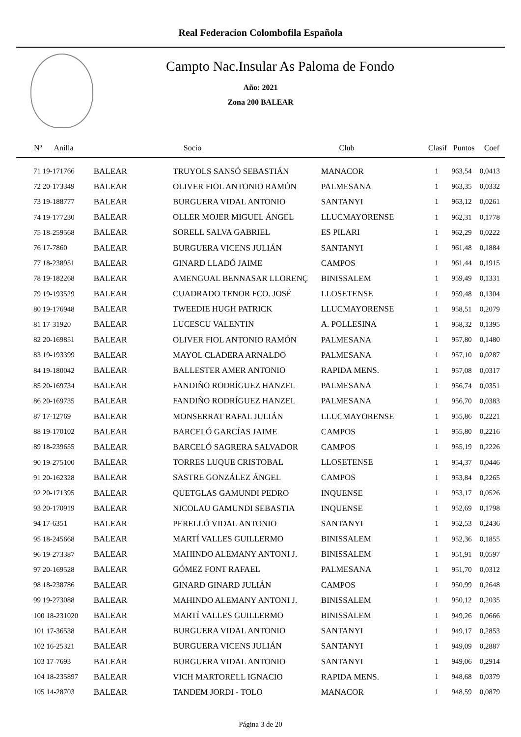Real Federacion Colombofila Española
Campto Nac.Insular As Paloma de Fondo
Año: 2021
Zona 200 BALEAR
| Nº Anilla | | Socio | Club | Clasif | Puntos | Coef |
| --- | --- | --- | --- | --- | --- | --- |
| 71 19-171766 | BALEAR | TRUYOLS SANSÓ SEBASTIÁN | MANACOR | 1 | 963,54 | 0,0413 |
| 72 20-173349 | BALEAR | OLIVER FIOL ANTONIO RAMÓN | PALMESANA | 1 | 963,35 | 0,0332 |
| 73 19-188777 | BALEAR | BURGUERA VIDAL ANTONIO | SANTANYI | 1 | 963,12 | 0,0261 |
| 74 19-177230 | BALEAR | OLLER MOJER MIGUEL ÁNGEL | LLUCMAYORENSE | 1 | 962,31 | 0,1778 |
| 75 18-259568 | BALEAR | SORELL SALVA GABRIEL | ES PILARI | 1 | 962,29 | 0,0222 |
| 76 17-7860 | BALEAR | BURGUERA VICENS JULIÁN | SANTANYI | 1 | 961,48 | 0,1884 |
| 77 18-238951 | BALEAR | GINARD LLADÓ JAIME | CAMPOS | 1 | 961,44 | 0,1915 |
| 78 19-182268 | BALEAR | AMENGUAL BENNASAR LLORENÇ | BINISSALEM | 1 | 959,49 | 0,1331 |
| 79 19-193529 | BALEAR | CUADRADO TENOR FCO. JOSÉ | LLOSETENSE | 1 | 959,48 | 0,1304 |
| 80 19-176948 | BALEAR | TWEEDIE HUGH PATRICK | LLUCMAYORENSE | 1 | 958,51 | 0,2079 |
| 81 17-31920 | BALEAR | LUCESCU VALENTIN | A. POLLESINA | 1 | 958,32 | 0,1395 |
| 82 20-169851 | BALEAR | OLIVER FIOL ANTONIO RAMÓN | PALMESANA | 1 | 957,80 | 0,1480 |
| 83 19-193399 | BALEAR | MAYOL CLADERA ARNALDO | PALMESANA | 1 | 957,10 | 0,0287 |
| 84 19-180042 | BALEAR | BALLESTER AMER ANTONIO | RAPIDA MENS. | 1 | 957,08 | 0,0317 |
| 85 20-169734 | BALEAR | FANDIÑO RODRÍGUEZ HANZEL | PALMESANA | 1 | 956,74 | 0,0351 |
| 86 20-169735 | BALEAR | FANDIÑO RODRÍGUEZ HANZEL | PALMESANA | 1 | 956,70 | 0,0383 |
| 87 17-12769 | BALEAR | MONSERRAT RAFAL JULIÁN | LLUCMAYORENSE | 1 | 955,86 | 0,2221 |
| 88 19-170102 | BALEAR | BARCELÓ GARCÍAS JAIME | CAMPOS | 1 | 955,80 | 0,2216 |
| 89 18-239655 | BALEAR | BARCELÓ SAGRERA SALVADOR | CAMPOS | 1 | 955,19 | 0,2226 |
| 90 19-275100 | BALEAR | TORRES LUQUE CRISTOBAL | LLOSETENSE | 1 | 954,37 | 0,0446 |
| 91 20-162328 | BALEAR | SASTRE GONZÁLEZ ÁNGEL | CAMPOS | 1 | 953,84 | 0,2265 |
| 92 20-171395 | BALEAR | QUETGLAS GAMUNDI PEDRO | INQUENSE | 1 | 953,17 | 0,0526 |
| 93 20-170919 | BALEAR | NICOLAU GAMUNDI SEBASTIA | INQUENSE | 1 | 952,69 | 0,1798 |
| 94 17-6351 | BALEAR | PERELLÓ VIDAL ANTONIO | SANTANYI | 1 | 952,53 | 0,2436 |
| 95 18-245668 | BALEAR | MARTÍ VALLES GUILLERMO | BINISSALEM | 1 | 952,36 | 0,1855 |
| 96 19-273387 | BALEAR | MAHINDO ALEMANY ANTONI J. | BINISSALEM | 1 | 951,91 | 0,0597 |
| 97 20-169528 | BALEAR | GÓMEZ FONT RAFAEL | PALMESANA | 1 | 951,70 | 0,0312 |
| 98 18-238786 | BALEAR | GINARD GINARD JULIÁN | CAMPOS | 1 | 950,99 | 0,2648 |
| 99 19-273088 | BALEAR | MAHINDO ALEMANY ANTONI J. | BINISSALEM | 1 | 950,12 | 0,2035 |
| 100 18-231020 | BALEAR | MARTÍ VALLES GUILLERMO | BINISSALEM | 1 | 949,26 | 0,0666 |
| 101 17-36538 | BALEAR | BURGUERA VIDAL ANTONIO | SANTANYI | 1 | 949,17 | 0,2853 |
| 102 16-25321 | BALEAR | BURGUERA VICENS JULIÁN | SANTANYI | 1 | 949,09 | 0,2887 |
| 103 17-7693 | BALEAR | BURGUERA VIDAL ANTONIO | SANTANYI | 1 | 949,06 | 0,2914 |
| 104 18-235897 | BALEAR | VICH MARTORELL IGNACIO | RAPIDA MENS. | 1 | 948,68 | 0,0379 |
| 105 14-28703 | BALEAR | TANDEM JORDI - TOLO | MANACOR | 1 | 948,59 | 0,0879 |
Página 3 de 20